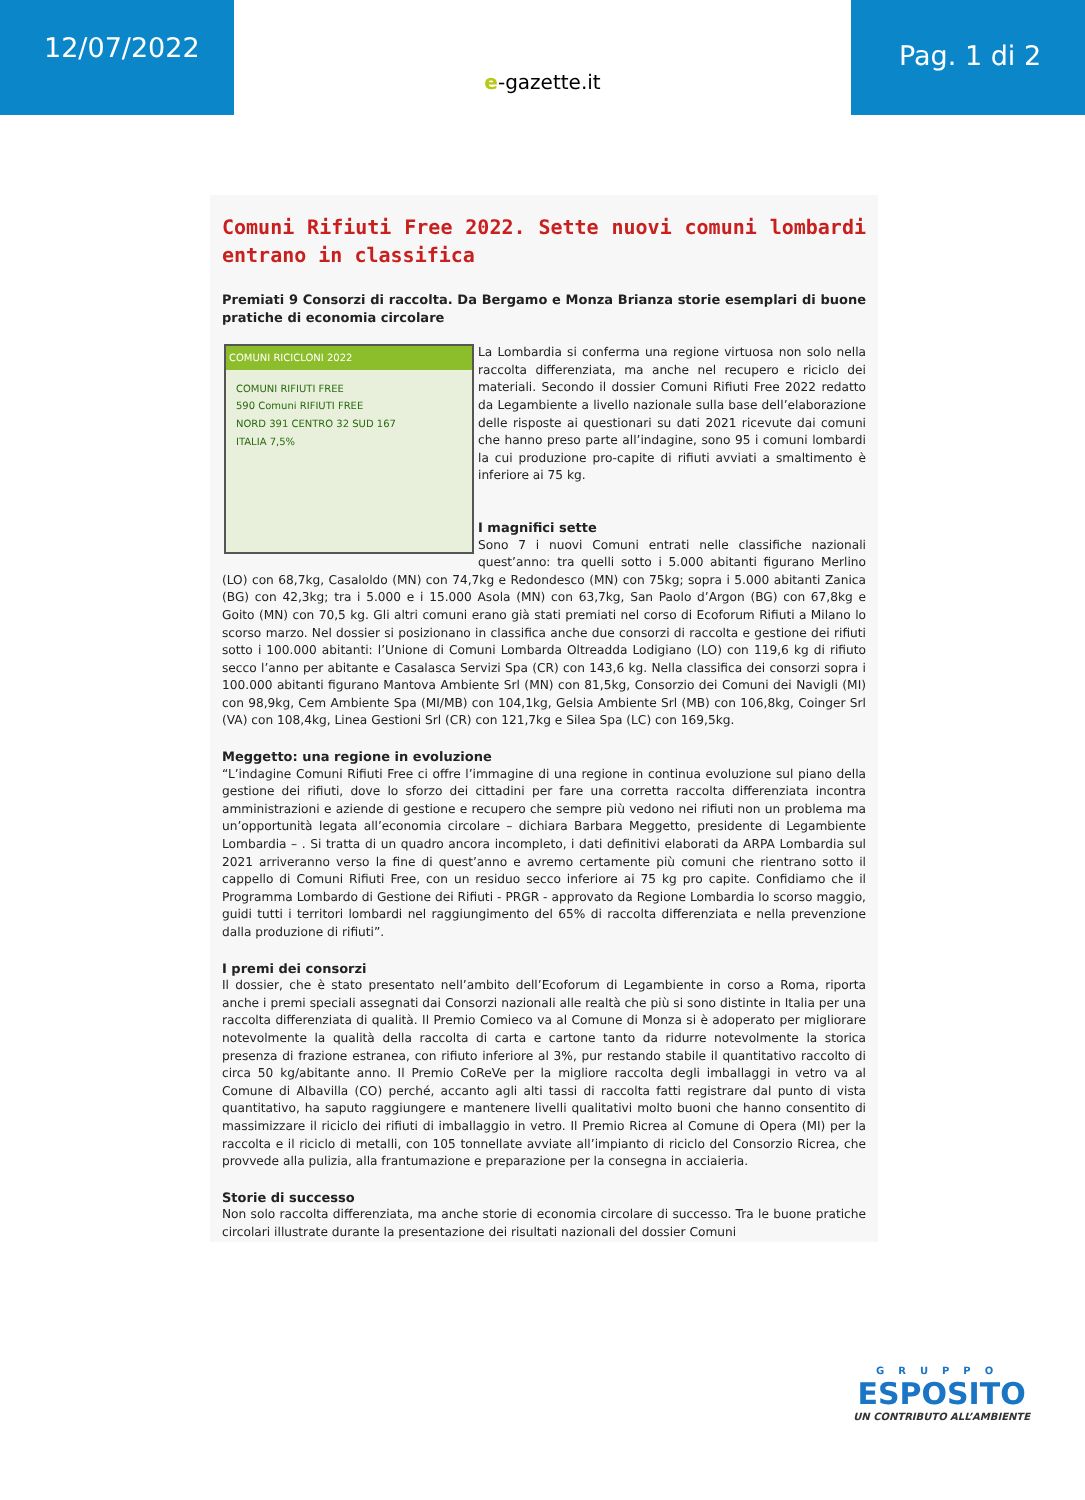12/07/2022
e-gazette.it
Pag. 1 di 2
Comuni Rifiuti Free 2022. Sette nuovi comuni lombardi entrano in classifica
Premiati 9 Consorzi di raccolta. Da Bergamo e Monza Brianza storie esemplari di buone pratiche di economia circolare
COMUNI RICICLONI 2022
COMUNI RIFIUTI FREE
590 Comuni RIFIUTI FREE
NORD 391 CENTRO 32 SUD 167
ITALIA 7,5%
La Lombardia si conferma una regione virtuosa non solo nella raccolta differenziata, ma anche nel recupero e riciclo dei materiali. Secondo il dossier Comuni Rifiuti Free 2022 redatto da Legambiente a livello nazionale sulla base dell’elaborazione delle risposte ai questionari su dati 2021 ricevute dai comuni che hanno preso parte all’indagine, sono 95 i comuni lombardi la cui produzione pro-capite di rifiuti avviati a smaltimento è inferiore ai 75 kg.
I magnifici sette
Sono 7 i nuovi Comuni entrati nelle classifiche nazionali quest’anno: tra quelli sotto i 5.000 abitanti figurano Merlino (LO) con 68,7kg, Casaloldo (MN) con 74,7kg e Redondesco (MN) con 75kg; sopra i 5.000 abitanti Zanica (BG) con 42,3kg; tra i 5.000 e i 15.000 Asola (MN) con 63,7kg, San Paolo d’Argon (BG) con 67,8kg e Goito (MN) con 70,5 kg. Gli altri comuni erano già stati premiati nel corso di Ecoforum Rifiuti a Milano lo scorso marzo. Nel dossier si posizionano in classifica anche due consorzi di raccolta e gestione dei rifiuti sotto i 100.000 abitanti: l’Unione di Comuni Lombarda Oltreadda Lodigiano (LO) con 119,6 kg di rifiuto secco l’anno per abitante e Casalasca Servizi Spa (CR) con 143,6 kg. Nella classifica dei consorzi sopra i 100.000 abitanti figurano Mantova Ambiente Srl (MN) con 81,5kg, Consorzio dei Comuni dei Navigli (MI) con 98,9kg, Cem Ambiente Spa (MI/MB) con 104,1kg, Gelsia Ambiente Srl (MB) con 106,8kg, Coinger Srl (VA) con 108,4kg, Linea Gestioni Srl (CR) con 121,7kg e Silea Spa (LC) con 169,5kg.
Meggetto: una regione in evoluzione
“L’indagine Comuni Rifiuti Free ci offre l’immagine di una regione in continua evoluzione sul piano della gestione dei rifiuti, dove lo sforzo dei cittadini per fare una corretta raccolta differenziata incontra amministrazioni e aziende di gestione e recupero che sempre più vedono nei rifiuti non un problema ma un’opportunità legata all’economia circolare – dichiara Barbara Meggetto, presidente di Legambiente Lombardia – . Si tratta di un quadro ancora incompleto, i dati definitivi elaborati da ARPA Lombardia sul 2021 arriveranno verso la fine di quest’anno e avremo certamente più comuni che rientrano sotto il cappello di Comuni Rifiuti Free, con un residuo secco inferiore ai 75 kg pro capite. Confidiamo che il Programma Lombardo di Gestione dei Rifiuti - PRGR - approvato da Regione Lombardia lo scorso maggio, guidi tutti i territori lombardi nel raggiungimento del 65% di raccolta differenziata e nella prevenzione dalla produzione di rifiuti”.
I premi dei consorzi
Il dossier, che è stato presentato nell’ambito dell’Ecoforum di Legambiente in corso a Roma, riporta anche i premi speciali assegnati dai Consorzi nazionali alle realtà che più si sono distinte in Italia per una raccolta differenziata di qualità. Il Premio Comieco va al Comune di Monza si è adoperato per migliorare notevolmente la qualità della raccolta di carta e cartone tanto da ridurre notevolmente la storica presenza di frazione estranea, con rifiuto inferiore al 3%, pur restando stabile il quantitativo raccolto di circa 50 kg/abitante anno. Il Premio CoReVe per la migliore raccolta degli imballaggi in vetro va al Comune di Albavilla (CO) perché, accanto agli alti tassi di raccolta fatti registrare dal punto di vista quantitativo, ha saputo raggiungere e mantenere livelli qualitativi molto buoni che hanno consentito di massimizzare il riciclo dei rifiuti di imballaggio in vetro. Il Premio Ricrea al Comune di Opera (MI) per la raccolta e il riciclo di metalli, con 105 tonnellate avviate all’impianto di riciclo del Consorzio Ricrea, che provvede alla pulizia, alla frantumazione e preparazione per la consegna in acciaieria.
Storie di successo
Non solo raccolta differenziata, ma anche storie di economia circolare di successo. Tra le buone pratiche circolari illustrate durante la presentazione dei risultati nazionali del dossier Comuni
GRUPPO
ESPOSITO
UN CONTRIBUTO ALL’AMBIENTE